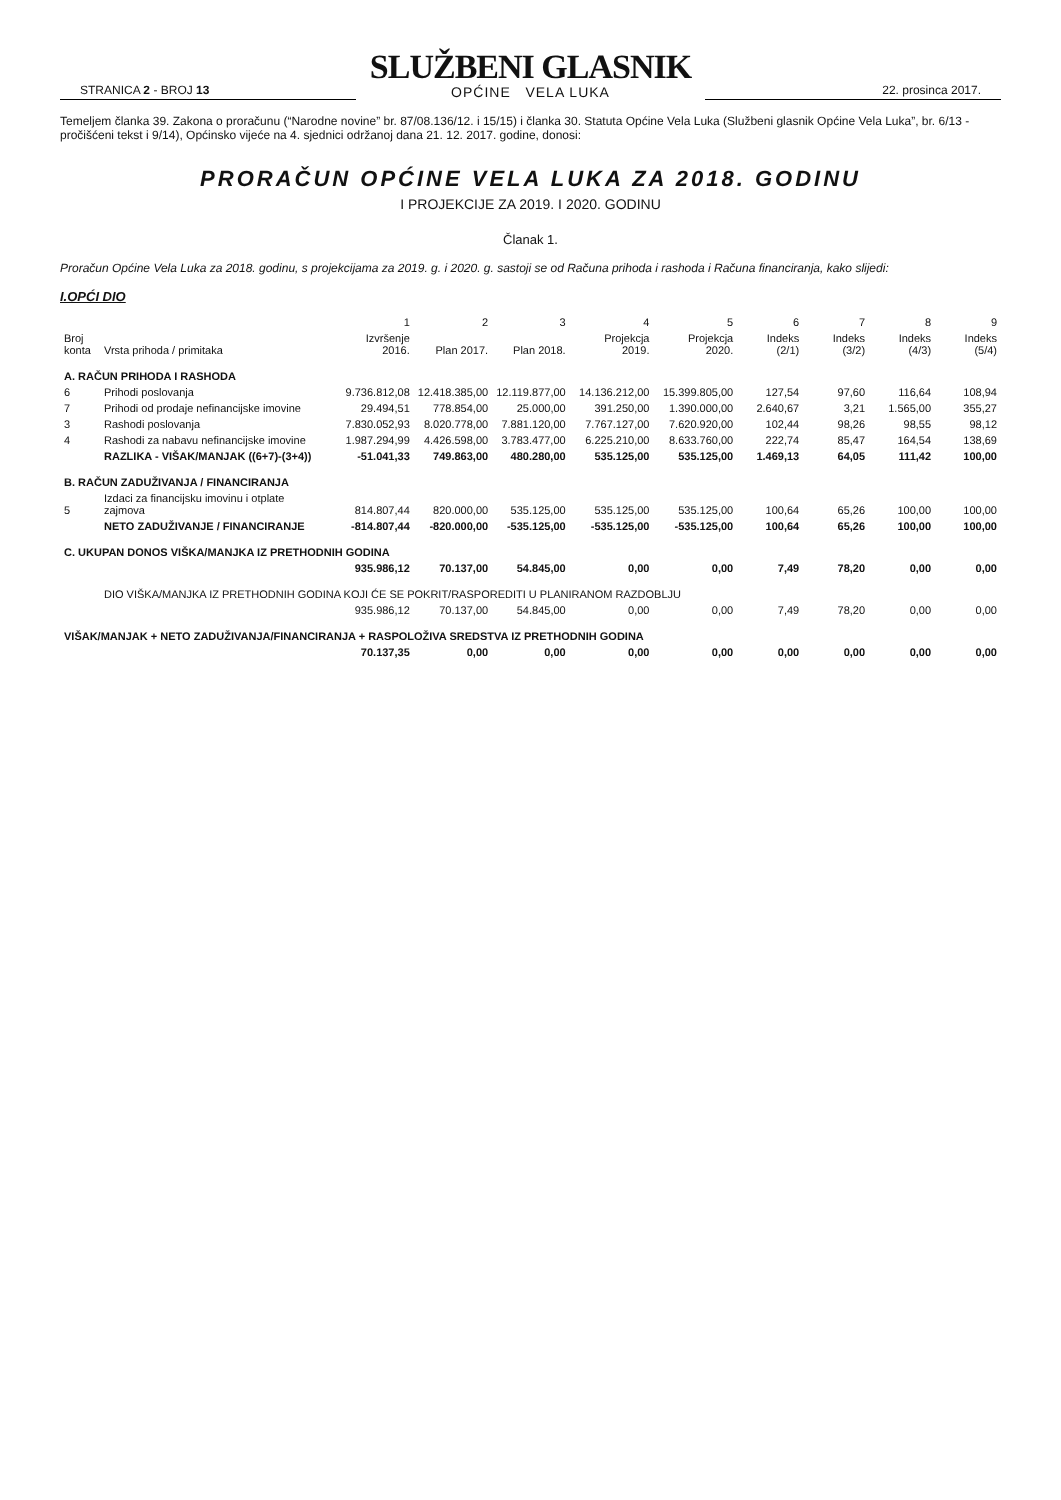STRANICA 2 - BROJ 13
SLUŽBENI GLASNIK
OPĆINE VELA LUKA
22. prosinca 2017.
Temeljem članka 39. Zakona o proračunu (“Narodne novine” br. 87/08.136/12. i 15/15) i članka 30. Statuta Općine Vela Luka (Službeni glasnik Općine Vela Luka”, br. 6/13 - pročišćeni tekst i 9/14), Općinsko vijeće na 4. sjednici održanoj dana 21. 12. 2017. godine, donosi:
PRORAČUN OPĆINE VELA LUKA ZA 2018. GODINU
I PROJEKCIJE ZA 2019. I 2020. GODINU
Članak 1.
Proračun Općine Vela Luka za 2018. godinu, s projekcijama za 2019. g. i 2020. g. sastoji se od Računa prihoda i rashoda i Računa financiranja, kako slijedi:
I.OPĆI DIO
| | | 1 | 2 | 3 | 4 | 5 | 6 | 7 | 8 | 9 |
| --- | --- | --- | --- | --- | --- | --- | --- | --- | --- | --- |
| Broj konta | Vrsta prihoda / primitaka | Izvršenje 2016. | Plan 2017. | Plan 2018. | Projekcja 2019. | Projekcja 2020. | Indeks (2/1) | Indeks (3/2) | Indeks (4/3) | Indeks (5/4) |
| A. RAČUN PRIHODA I RASHODA | | | | | | | | | | |
| 6 | Prihodi poslovanja | 9.736.812,08 | 12.418.385,00 | 12.119.877,00 | 14.136.212,00 | 15.399.805,00 | 127,54 | 97,60 | 116,64 | 108,94 |
| 7 | Prihodi od prodaje nefinancijske imovine | 29.494,51 | 778.854,00 | 25.000,00 | 391.250,00 | 1.390.000,00 | 2.640,67 | 3,21 | 1.565,00 | 355,27 |
| 3 | Rashodi poslovanja | 7.830.052,93 | 8.020.778,00 | 7.881.120,00 | 7.767.127,00 | 7.620.920,00 | 102,44 | 98,26 | 98,55 | 98,12 |
| 4 | Rashodi za nabavu nefinancijske imovine | 1.987.294,99 | 4.426.598,00 | 3.783.477,00 | 6.225.210,00 | 8.633.760,00 | 222,74 | 85,47 | 164,54 | 138,69 |
| | RAZLIKA - VIŠAK/MANJAK ((6+7)-(3+4)) | -51.041,33 | 749.863,00 | 480.280,00 | 535.125,00 | 535.125,00 | 1.469,13 | 64,05 | 111,42 | 100,00 |
| B. RAČUN ZADUŽIVANJA / FINANCIRANJA | | | | | | | | | | |
| 5 | Izdaci za financijsku imovinu i otplate zajmova | 814.807,44 | 820.000,00 | 535.125,00 | 535.125,00 | 535.125,00 | 100,64 | 65,26 | 100,00 | 100,00 |
| | NETO ZADUŽIVANJE / FINANCIRANJE | -814.807,44 | -820.000,00 | -535.125,00 | -535.125,00 | -535.125,00 | 100,64 | 65,26 | 100,00 | 100,00 |
| C. UKUPAN DONOS VIŠKA/MANJKA IZ PRETHODNIH GODINA | | | | | | | | | | |
| | | 935.986,12 | 70.137,00 | 54.845,00 | 0,00 | 0,00 | 7,49 | 78,20 | 0,00 | 0,00 |
| | DIO VIŠKA/MANJKA IZ PRETHODNIH GODINA KOJI ĆE SE POKRIT/RASPOREDITI U PLANIRANOM RAZDOBLJU | | | | | | | | | |
| | | 935.986,12 | 70.137,00 | 54.845,00 | 0,00 | 0,00 | 7,49 | 78,20 | 0,00 | 0,00 |
| VIŠAK/MANJAK + NETO ZADUŽIVANJA/FINANCIRANJA + RASPOLOŽIVA SREDSTVA IZ PRETHODNIH GODINA | | | | | | | | | | |
| | | 70.137,35 | 0,00 | 0,00 | 0,00 | 0,00 | 0,00 | 0,00 | 0,00 | 0,00 |